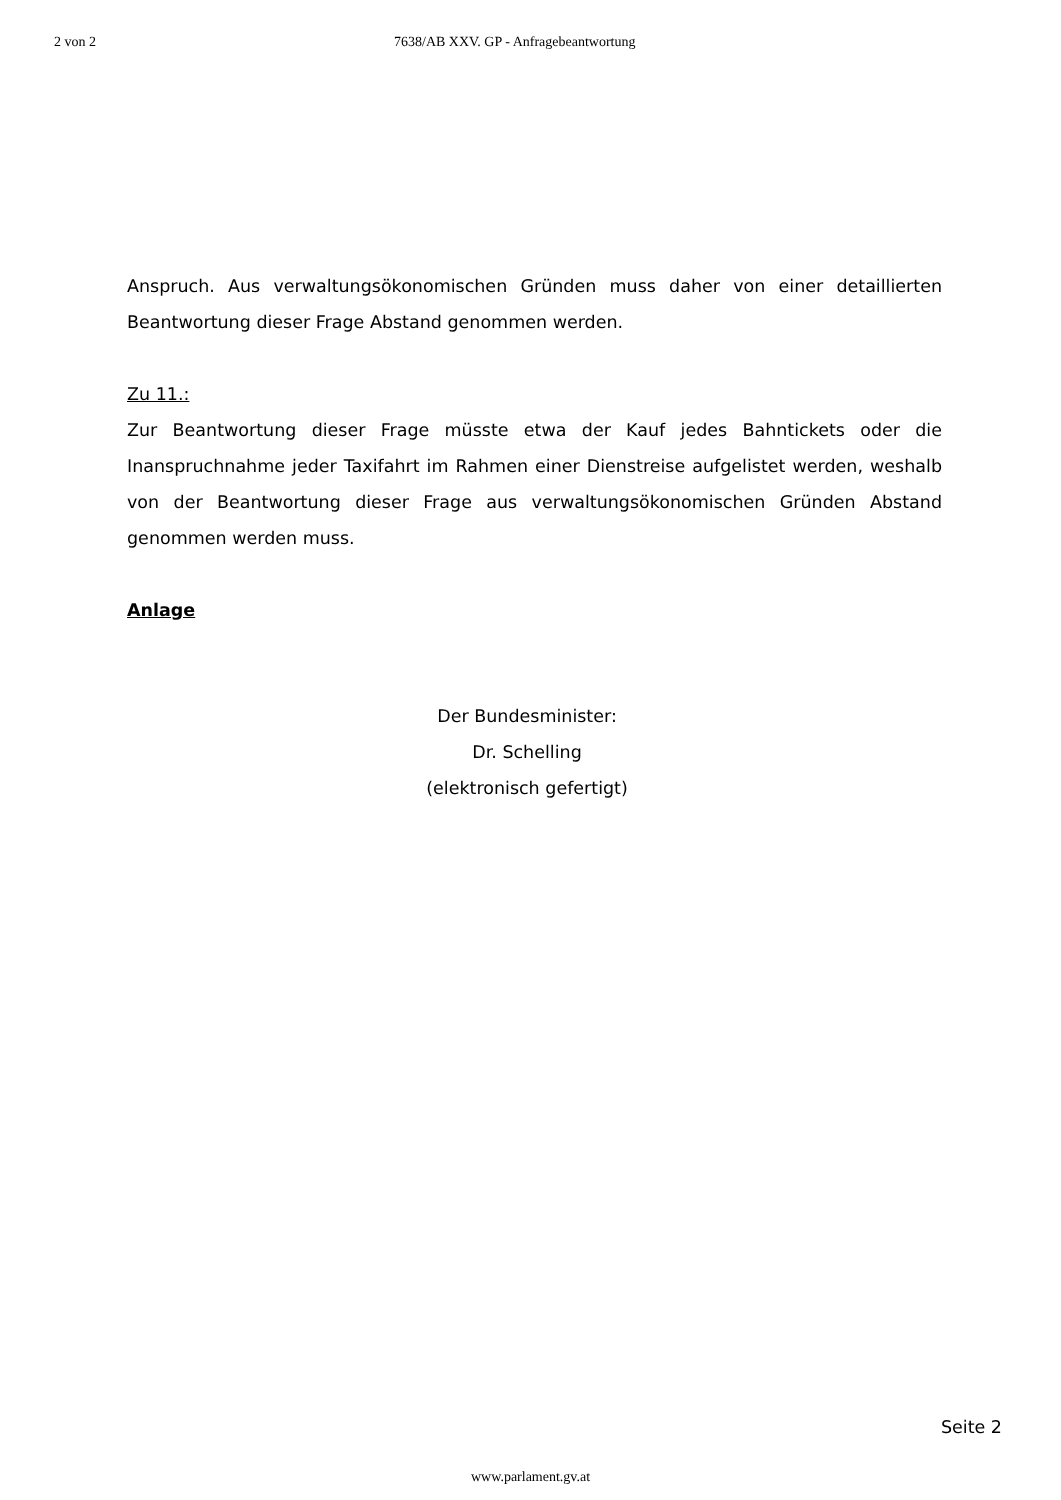2 von 2 7638/AB XXV. GP - Anfragebeantwortung
Anspruch. Aus verwaltungsökonomischen Gründen muss daher von einer detaillierten Beantwortung dieser Frage Abstand genommen werden.
Zu 11.:
Zur Beantwortung dieser Frage müsste etwa der Kauf jedes Bahntickets oder die Inanspruchnahme jeder Taxifahrt im Rahmen einer Dienstreise aufgelistet werden, weshalb von der Beantwortung dieser Frage aus verwaltungsökonomischen Gründen Abstand genommen werden muss.
Anlage
Der Bundesminister:
Dr. Schelling
(elektronisch gefertigt)
Seite 2
www.parlament.gv.at